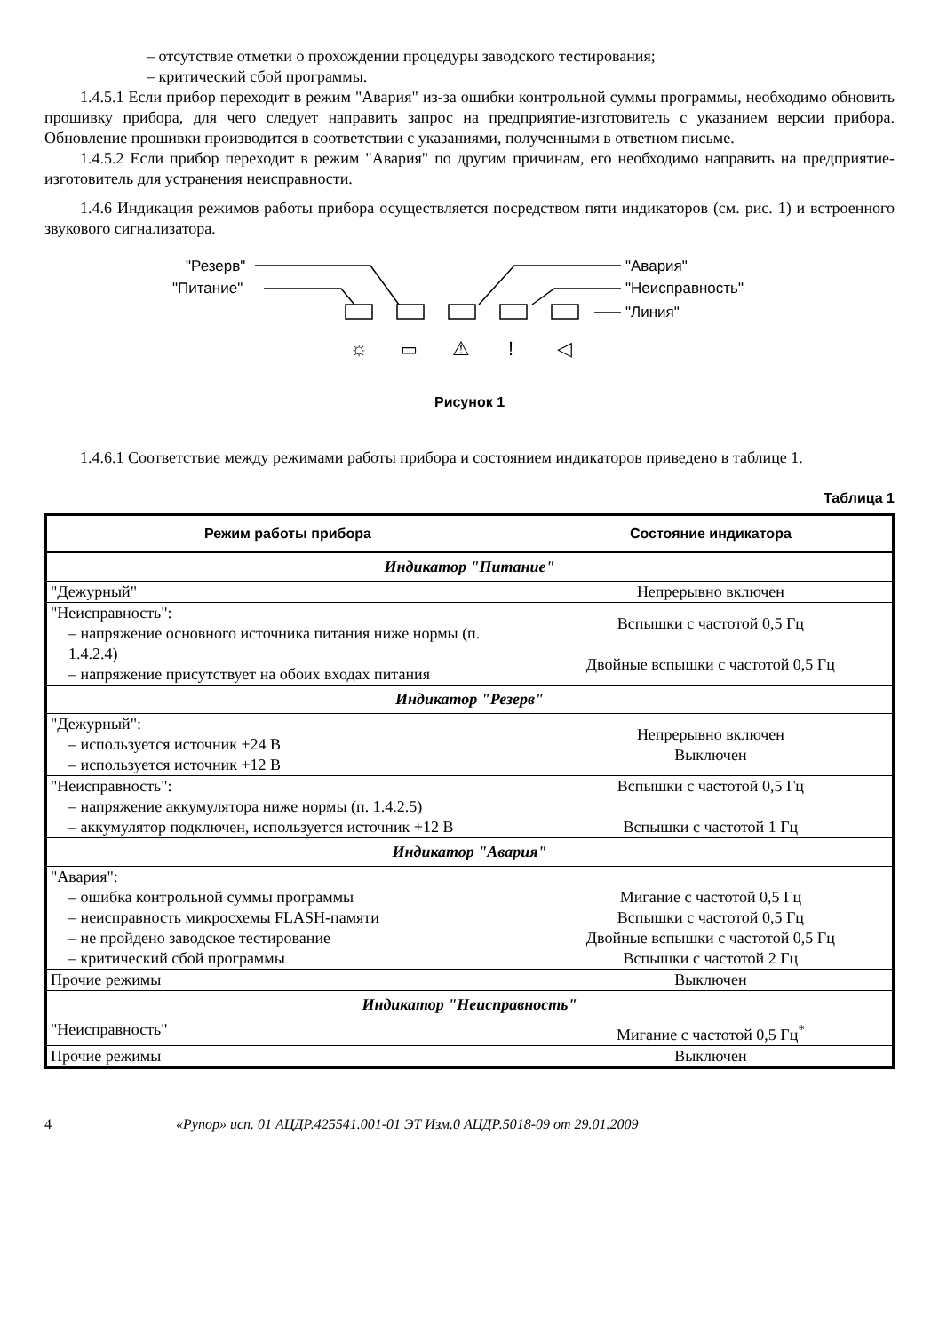– отсутствие отметки о прохождении процедуры заводского тестирования;
– критический сбой программы.
1.4.5.1 Если прибор переходит в режим "Авария" из-за ошибки контрольной суммы программы, необходимо обновить прошивку прибора, для чего следует направить запрос на предприятие-изготовитель с указанием версии прибора. Обновление прошивки производится в соответствии с указаниями, полученными в ответном письме.
1.4.5.2 Если прибор переходит в режим "Авария" по другим причинам, его необходимо направить на предприятие-изготовитель для устранения неисправности.
1.4.6 Индикация режимов работы прибора осуществляется посредством пяти индикаторов (см. рис. 1) и встроенного звукового сигнализатора.
"Резерв"
"Питание"
"Авария"
"Неисправность"
"Линия"
☼
▭
⚠
!
◁
Рисунок 1
1.4.6.1 Соответствие между режимами работы прибора и состоянием индикаторов приведено в таблице 1.
Таблица 1
| Режим работы прибора | Состояние индикатора |
| --- | --- |
| Индикатор "Питание" | |
| "Дежурный" | Непрерывно включен |
| "Неисправность": – напряжение основного источника питания ниже нормы (п. 1.4.2.4) – напряжение присутствует на обоих входах питания | Вспышки с частотой 0,5 Гц Двойные вспышки с частотой 0,5 Гц |
| Индикатор "Резерв" | |
| "Дежурный": – используется источник +24 В – используется источник +12 В | Непрерывно включен Выключен |
| "Неисправность": – напряжение аккумулятора ниже нормы (п. 1.4.2.5) – аккумулятор подключен, используется источник +12 В | Вспышки с частотой 0,5 Гц Вспышки с частотой 1 Гц |
| Индикатор "Авария" | |
| "Авария": – ошибка контрольной суммы программы – неисправность микросхемы FLASH-памяти – не пройдено заводское тестирование – критический сбой программы | Мигание с частотой 0,5 Гц Вспышки с частотой 0,5 Гц Двойные вспышки с частотой 0,5 Гц Вспышки с частотой 2 Гц |
| Прочие режимы | Выключен |
| Индикатор "Неисправность" | |
| "Неисправность" | Мигание с частотой 0,5 Гц<sup>*</sup> |
| Прочие режимы | Выключен |
4 «Рупор» исп. 01 АЦДР.425541.001-01 ЭТ Изм.0 АЦДР.5018-09 от 29.01.2009